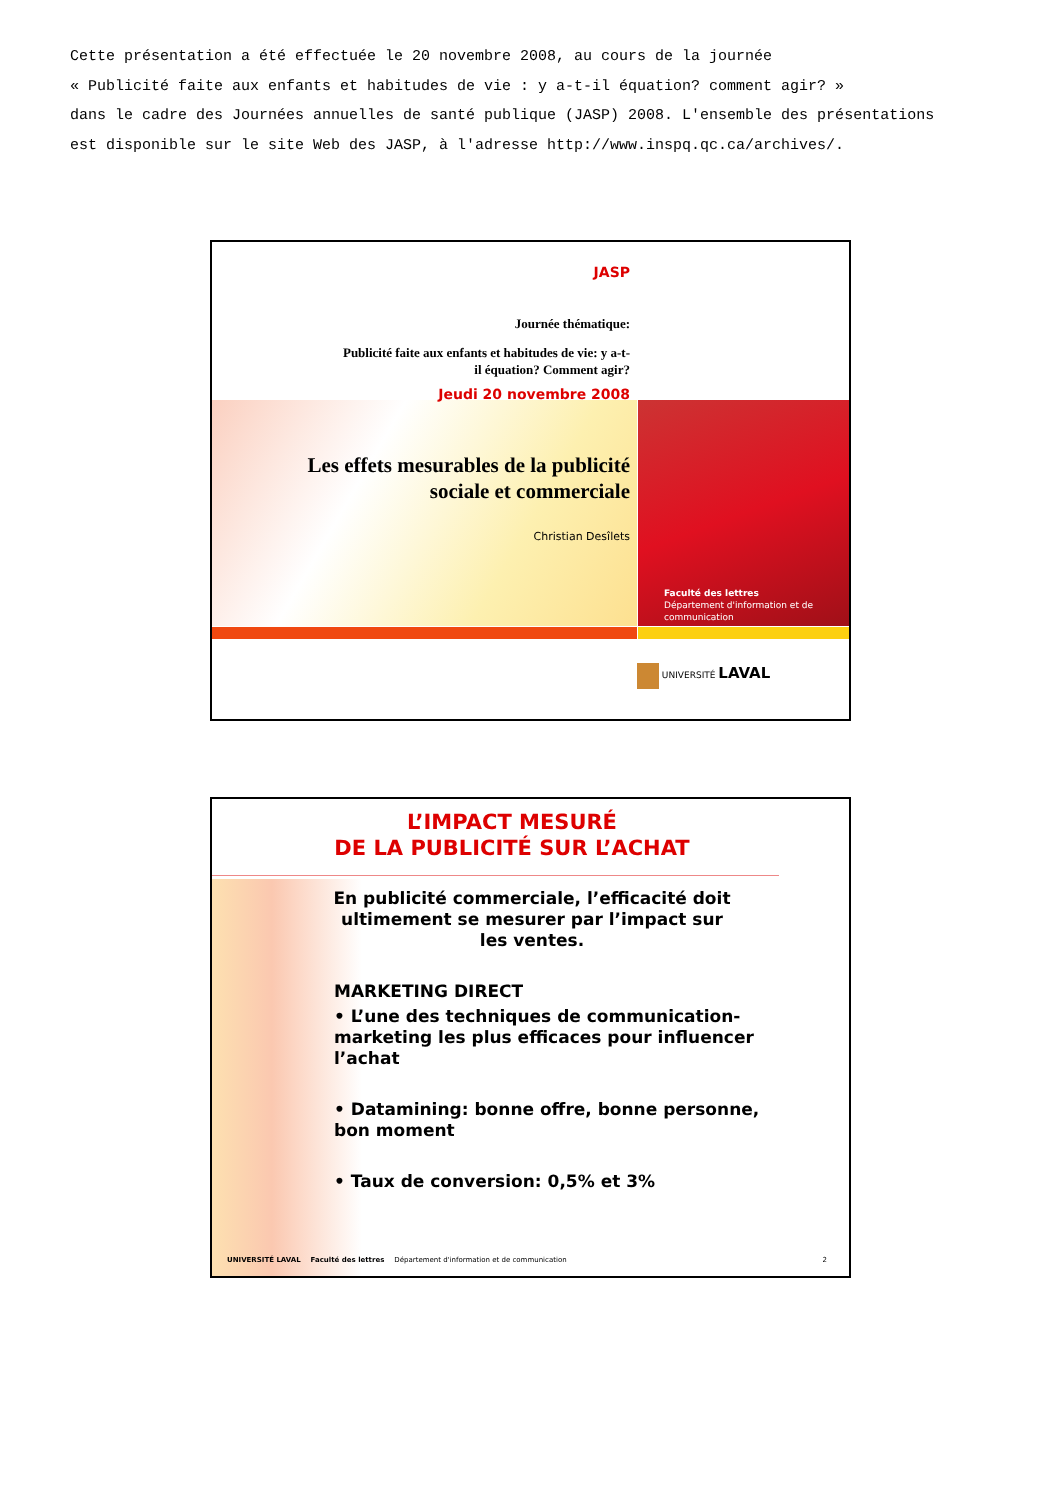Cette présentation a été effectuée le 20 novembre 2008, au cours de la journée
« Publicité faite aux enfants et habitudes de vie : y a-t-il équation? comment agir? »
dans le cadre des Journées annuelles de santé publique (JASP) 2008. L'ensemble des présentations
est disponible sur le site Web des JASP, à l'adresse http://www.inspq.qc.ca/archives/.
JASP
Journée thématique:
Publicité faite aux enfants et habitudes de vie: y a-t-
il équation? Comment agir?
Jeudi 20 novembre 2008
Les effets mesurables de la publicité
sociale et commerciale
Christian Desîlets
Faculté des lettres
Département d'information et de communication
UNIVERSITÉ LAVAL
L’IMPACT MESURÉ
DE LA PUBLICITÉ SUR L’ACHAT
En publicité commerciale, l’efficacité doit ultimement se mesurer par l’impact sur les ventes.
MARKETING DIRECT
• L’une des techniques de communication-marketing les plus efficaces pour influencer l’achat
• Datamining: bonne offre, bonne personne, bon moment
• Taux de conversion: 0,5% et 3%
UNIVERSITÉ LAVAL Faculté des lettres Département d'information et de communication 2